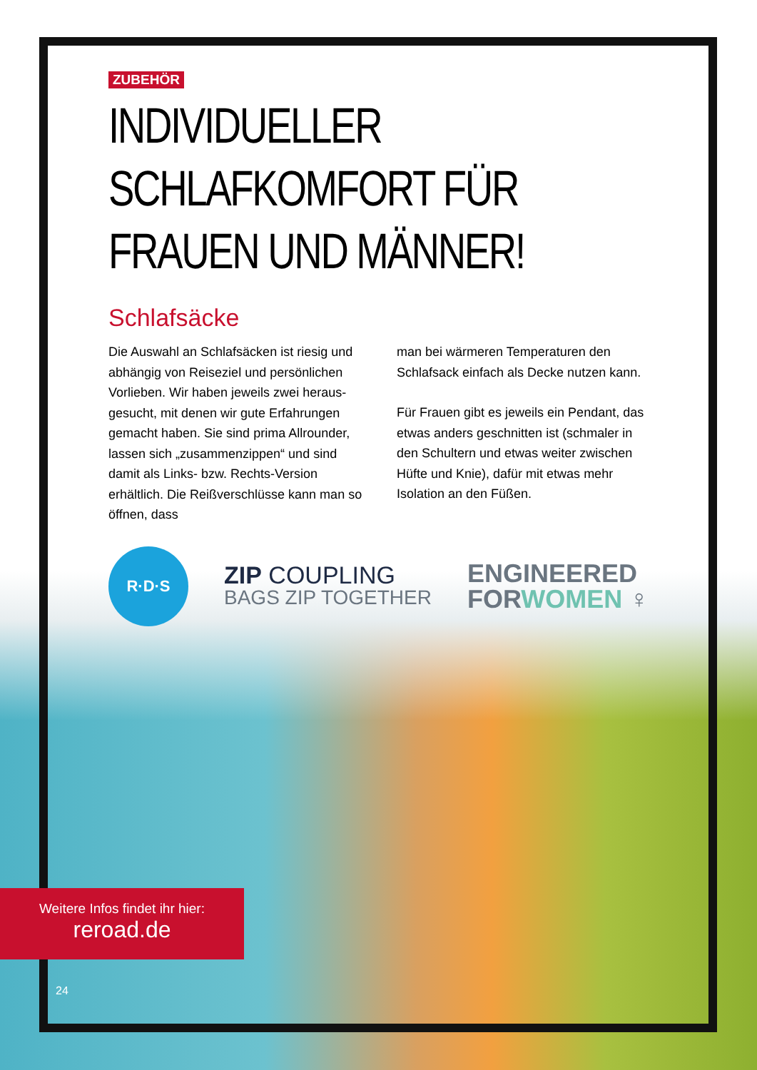ZUBEHÖR
INDIVIDUELLER SCHLAFKOMFORT FÜR
FRAUEN UND MÄNNER!
Schlafsäcke
Die Auswahl an Schlafsäcken ist riesig und abhängig von Reiseziel und persönlichen Vorlieben. Wir haben jeweils zwei heraus­gesucht, mit denen wir gute Erfahrungen gemacht haben. Sie sind prima Allrounder, lassen sich „zusammenzippen“ und sind damit als Links- bzw. Rechts-Version erhältlich. Die Reißverschlüsse kann man so öffnen, dass
man bei wärmeren Temperaturen den Schlafsack einfach als Decke nutzen kann.
Für Frauen gibt es jeweils ein Pendant, das etwas anders geschnitten ist (schmaler in den Schultern und etwas weiter zwischen Hüfte und Knie), dafür mit etwas mehr Isolation an den Füßen.
R·D·S
ZIP COUPLING
BAGS ZIP TOGETHER
ENGINEERED
FORWOMEN ♀
Weitere Infos findet ihr hier:
reroad.de
24